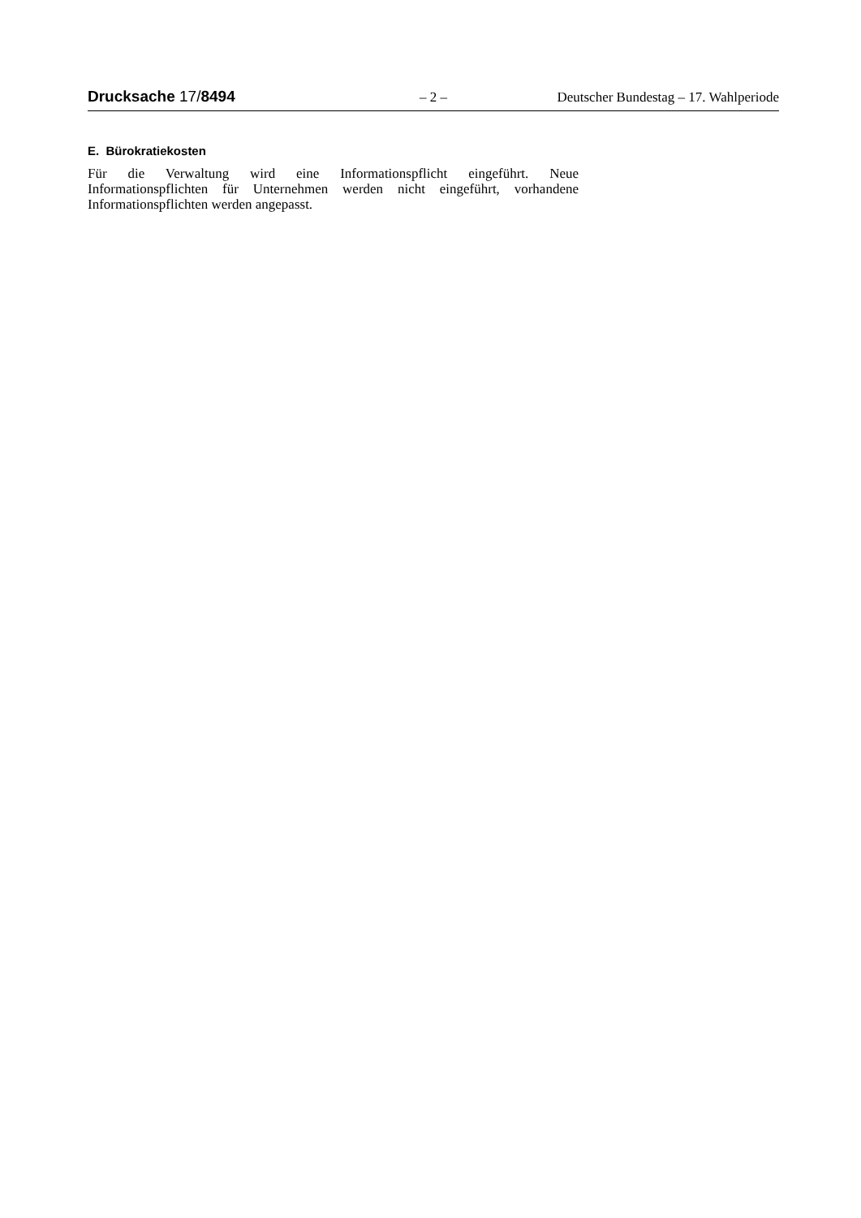Drucksache 17/8494 – 2 – Deutscher Bundestag – 17. Wahlperiode
E. Bürokratiekosten
Für die Verwaltung wird eine Informationspflicht eingeführt. Neue Informationspflichten für Unternehmen werden nicht eingeführt, vorhandene Informationspflichten werden angepasst.